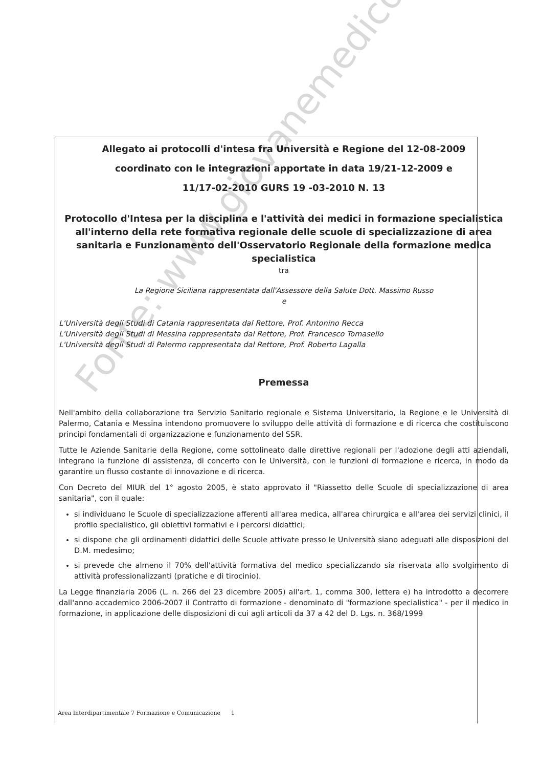Allegato ai protocolli d'intesa fra Università e Regione del 12-08-2009
coordinato con le integrazioni apportate in data 19/21-12-2009 e
11/17-02-2010 GURS 19 -03-2010 N. 13
Protocollo d'Intesa per la disciplina e l'attività dei medici in formazione specialistica all'interno della rete formativa regionale delle scuole di specializzazione di area sanitaria e Funzionamento dell'Osservatorio Regionale della formazione medica specialistica
tra
La Regione Siciliana rappresentata dall'Assessore della Salute Dott. Massimo Russo
e
L'Università degli Studi di Catania rappresentata dal Rettore, Prof. Antonino Recca
L'Università degli Studi di Messina rappresentata dal Rettore, Prof. Francesco Tomasello
L'Università degli Studi di Palermo rappresentata dal Rettore, Prof. Roberto Lagalla
Premessa
Nell'ambito della collaborazione tra Servizio Sanitario regionale e Sistema Universitario, la Regione e le Università di Palermo, Catania e Messina intendono promuovere lo sviluppo delle attività di formazione e di ricerca che costituiscono principi fondamentali di organizzazione e funzionamento del SSR.
Tutte le Aziende Sanitarie della Regione, come sottolineato dalle direttive regionali per l'adozione degli atti aziendali, integrano la funzione di assistenza, di concerto con le Università, con le funzioni di formazione e ricerca, in modo da garantire un flusso costante di innovazione e di ricerca.
Con Decreto del MIUR del 1° agosto 2005, è stato approvato il "Riassetto delle Scuole di specializzazione di area sanitaria", con il quale:
si individuano le Scuole di specializzazione afferenti all'area medica, all'area chirurgica e all'area dei servizi clinici, il profilo specialistico, gli obiettivi formativi e i percorsi didattici;
si dispone che gli ordinamenti didattici delle Scuole attivate presso le Università siano adeguati alle disposizioni del D.M. medesimo;
si prevede che almeno il 70% dell'attività formativa del medico specializzando sia riservata allo svolgimento di attività professionalizzanti (pratiche e di tirocinio).
La Legge finanziaria 2006 (L. n. 266 del 23 dicembre 2005) all'art. 1, comma 300, lettera e) ha introdotto a decorrere dall'anno accademico 2006-2007 il Contratto di formazione - denominato di "formazione specialistica" - per il medico in formazione, in applicazione delle disposizioni di cui agli articoli da 37 a 42 del D. Lgs. n. 368/1999
Area Interdipartimentale 7 Formazione e Comunicazione 1
Fonte: www.giovanemedico.it